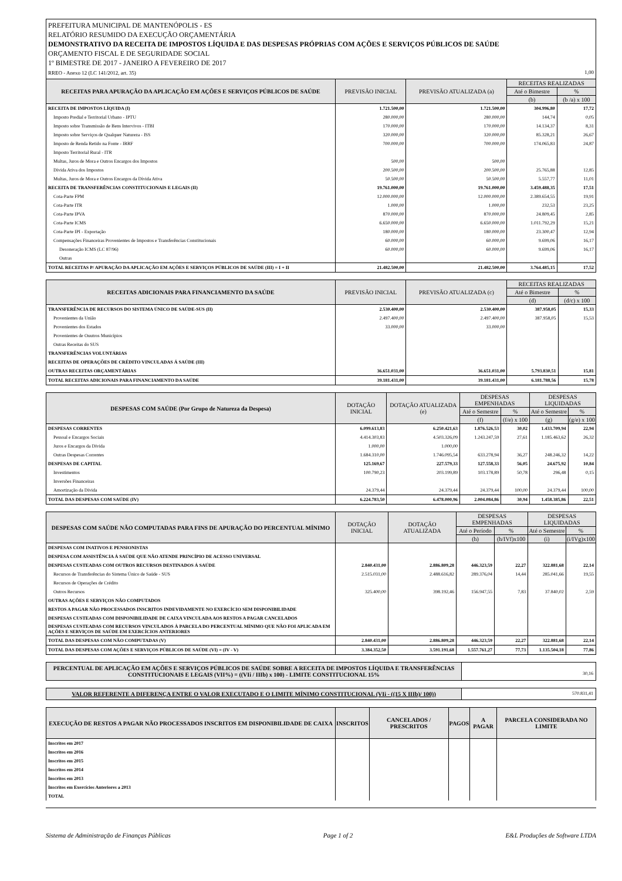PREFEITURA MUNICIPAL DE MANTENÓPOLIS - ES
RELATÓRIO RESUMIDO DA EXECUÇÃO ORÇAMENTÁRIA
DEMONSTRATIVO DA RECEITA DE IMPOSTOS LÍQUIDA E DAS DESPESAS PRÓPRIAS COM AÇÕES E SERVIÇOS PÚBLICOS DE SAÚDE
ORÇAMENTO FISCAL E DE SEGURIDADE SOCIAL
1º BIMESTRE DE 2017 - JANEIRO A FEVEREIRO DE 2017
RREO - Anexo 12 (LC 141/2012, art. 35) 1,00
| RECEITAS PARA APURAÇÃO DA APLICAÇÃO EM AÇÕES E SERVIÇOS PÚBLICOS DE SAÚDE | PREVISÃO INICIAL | PREVISÃO ATUALIZADA (a) | RECEITAS REALIZADAS | |
| --- | --- | --- | --- | --- |
| | | | Até o Bimestre | % |
| | | | (b) | (b /a) x 100 |
| RECEITA DE IMPOSTOS LÍQUIDA (I) | 1.721.500,00 | 1.721.500,00 | 304.996,80 | 17,72 |
| Imposto Predial e Territorial Urbano - IPTU | 280.000,00 | 280.000,00 | 144,74 | 0,05 |
| Imposto sobre Transmissão de Bens Intervivos - ITBI | 170.000,00 | 170.000,00 | 14.134,37 | 8,31 |
| Imposto sobre Serviços de Qualquer Natureza - ISS | 320.000,00 | 320.000,00 | 85.328,21 | 26,67 |
| Imposto de Renda Retido na Fonte - IRRF | 700.000,00 | 700.000,00 | 174.065,83 | 24,87 |
| Imposto Territorial Rural - ITR | | | | |
| Multas, Juros de Mora e Outros Encargos dos Impostos | 500,00 | 500,00 | | |
| Dívida Ativa dos Impostos | 200.500,00 | 200.500,00 | 25.765,88 | 12,85 |
| Multas, Juros de Mora e Outros Encargos da Dívida Ativa | 50.500,00 | 50.500,00 | 5.557,77 | 11,01 |
| RECEITA DE TRANSFERÊNCIAS CONSTITUCIONAIS E LEGAIS (II) | 19.761.000,00 | 19.761.000,00 | 3.459.488,35 | 17,51 |
| Cota-Parte FPM | 12.000.000,00 | 12.000.000,00 | 2.389.654,55 | 19,91 |
| Cota-Parte ITR | 1.000,00 | 1.000,00 | 232,53 | 23,25 |
| Cota-Parte IPVA | 870.000,00 | 870.000,00 | 24.809,45 | 2,85 |
| Cota-Parte ICMS | 6.650.000,00 | 6.650.000,00 | 1.011.792,29 | 15,21 |
| Cota-Parte IPI - Exportação | 180.000,00 | 180.000,00 | 23.300,47 | 12,94 |
| Compensações Financeiras Provenientes de Impostos e Transferências Constitucionais | 60.000,00 | 60.000,00 | 9.699,06 | 16,17 |
| Desoneração ICMS (LC 87/96) | 60.000,00 | 60.000,00 | 9.699,06 | 16,17 |
| Outras | | | | |
| TOTAL RECEITAS P/ APURAÇÃO DA APLICAÇÃO EM AÇÕES E SERVIÇOS PÚBLICOS DE SAÚDE (III) = I + II | 21.482.500,00 | 21.482.500,00 | 3.764.485,15 | 17,52 |
| RECEITAS ADICIONAIS PARA FINANCIAMENTO DA SAÚDE | PREVISÃO INICIAL | PREVISÃO ATUALIZADA (c) | RECEITAS REALIZADAS | |
| --- | --- | --- | --- | --- |
| | | | Até o Bimestre | % |
| | | | (d) | (d/c) x 100 |
| TRANSFERÊNCIA DE RECURSOS DO SISTEMA ÚNICO DE SAÚDE-SUS (II) | 2.530.400,00 | 2.530.400,00 | 387.958,05 | 15,33 |
| Provenientes da União | 2.497.400,00 | 2.497.400,00 | 387.958,05 | 15,53 |
| Provenientes dos Estados | 33.000,00 | 33.000,00 | | |
| Provenientes de Ouutros Municípios | | | | |
| Outras Receitas do SUS | | | | |
| TRANSFERÊNCIAS VOLUNTÁRIAS | | | | |
| RECEITAS DE OPERAÇÕES DE CRÉDITO VINCULADAS Á SAÚDE (III) | | | | |
| OUTRAS RECEITAS ORÇAMENTÁRIAS | 36.651.031,00 | 36.651.031,00 | 5.793.830,51 | 15,81 |
| TOTAL RECEITAS ADICIONAIS PARA FINANCIAMENTO DA SAÚDE | 39.181.431,00 | 39.181.431,00 | 6.181.788,56 | 15,78 |
| DESPESAS COM SAÚDE (Por Grupo de Natureza da Despesa) | DOTAÇÃO INICIAL | DOTAÇÃO ATUALIZADA (e) | DESPESAS EMPENHADAS | | DESPESAS LIQUIDADAS | |
| --- | --- | --- | --- | --- | --- | --- |
| | | | Até o Semestre | % | Até o Semestre | % |
| | | | (f) | (f/e) x 100 | (g) | (g/e) x 100 |
| DESPESAS CORRENTES | 6.099.613,83 | 6.250.421,63 | 1.876.526,53 | 30,02 | 1.433.709,94 | 22,94 |
| Pessoal e Encargos Sociais | 4.414.303,83 | 4.503.326,09 | 1.243.247,59 | 27,61 | 1.185.463,62 | 26,32 |
| Juros e Encargos da Dívida | 1.000,00 | 1.000,00 | | | | |
| Outras Despesas Correntes | 1.684.310,00 | 1.746.095,54 | 633.278,94 | 36,27 | 248.246,32 | 14,22 |
| DESPESAS DE CAPITAL | 125.169,67 | 227.579,33 | 127.558,33 | 56,05 | 24.675,92 | 10,84 |
| Investimentos | 100.790,23 | 203.199,89 | 103.178,89 | 50,78 | 296,48 | 0,15 |
| Inversões Financeiras | | | | | | |
| Amortização da Dívida | 24.379,44 | 24.379,44 | 24.379,44 | 100,00 | 24.379,44 | 100,00 |
| TOTAL DAS DESPESAS COM SAÚDE (IV) | 6.224.783,50 | 6.478.000,96 | 2.004.084,86 | 30,94 | 1.458.385,86 | 22,51 |
| DESPESAS COM SAÚDE NÃO COMPUTADAS PARA FINS DE APURAÇÃO DO PERCENTUAL MÍNIMO | DOTAÇÃO INICIAL | DOTAÇÃO ATUALIZADA | DESPESAS EMPENHADAS | | DESPESAS LIQUIDADAS | |
| --- | --- | --- | --- | --- | --- | --- |
| | | | Até o Período | % | Até o Semestre | % |
| | | | (h) | (h/IVf)x100 | (i) | (i/IVg)x100 |
| DESPESAS COM INATIVOS E PENSIONISTAS | | | | | | |
| DESPESA COM ASSISTÊNCIA Á SAÚDE QUE NÃO ATENDE PRINCÍPIO DE ACESSO UNIVERSAL | | | | | | |
| DESPESAS CUSTEADAS COM OUTROS RECURSOS DESTINADOS Á SAÚDE | 2.840.431,00 | 2.886.809,28 | 446.323,59 | 22,27 | 322.881,68 | 22,14 |
| Recursos de Transferências do Sistema Único de Saúde - SUS | 2.515.031,00 | 2.488.616,82 | 289.376,04 | 14,44 | 285.041,66 | 19,55 |
| Recursos de Operações de Crédito | | | | | | |
| Outros Recursos | 325.400,00 | 398.192,46 | 156.947,55 | 7,83 | 37.840,02 | 2,59 |
| OUTRAS AÇÕES E SERVIÇOS NÃO COMPUTADOS | | | | | | |
| RESTOS A PAGAR NÃO PROCESSADOS INSCRITOS INDEVIDAMENTE NO EXERCÍCIO SEM DISPONIBILIDADE | | | | | | |
| DESPESAS CUSTEADAS COM DISPONIBILIDADE DE CAIXA VINCULADA AOS RESTOS A PAGAR CANCELADOS | | | | | | |
| DESPESAS CUSTEADAS COM RECURSOS VINCULADOS À PARCELA DO PERCENTUAL MÍNIMO QUE NÃO FOI APLICADA EM AÇÕES E SERVIÇOS DE SAÚDE EM EXERCÍCIOS ANTERIORES | | | | | | |
| TOTAL DAS DESPESAS COM NÃO COMPUTADAS (V) | 2.840.431,00 | 2.886.809,28 | 446.323,59 | 22,27 | 322.881,68 | 22,14 |
| TOTAL DAS DESPESAS COM AÇÕES E SERVIÇOS PÚBLICOS DE SAÚDE (VI) = (IV - V) | 3.384.352,50 | 3.591.191,68 | 1.557.761,27 | 77,73 | 1.135.504,18 | 77,86 |
PERCENTUAL DE APLICAÇÃO EM AÇÕES E SERVIÇOS PÚBLICOS DE SAÚDE SOBRE A RECEITA DE IMPOSTOS LÍQUIDA E TRANSFERÊNCIAS CONSTITUCIONAIS E LEGAIS (VII%) = ((VIi / IIIb) x 100) - LIMITE CONSTITUCIONAL 15%
30,16
VALOR REFERENTE A DIFERENÇA ENTRE O VALOR EXECUTADO E O LIMITE MÍNIMO CONSTITUCIONAL (VIi - ((15 X IIIb)/ 100))
570.831,41
| EXECUÇÃO DE RESTOS A PAGAR NÃO PROCESSADOS INSCRITOS EM DISPONIBILIDADE DE CAIXA | INSCRITOS | CANCELADOS / PRESCRITOS | PAGOS | A PAGAR | PARCELA CONSIDERADA NO LIMITE |
| --- | --- | --- | --- | --- | --- |
| Inscritos em 2017 | | | | | |
| Inscritos em 2016 | | | | | |
| Inscritos em 2015 | | | | | |
| Inscritos em 2014 | | | | | |
| Inscritos em 2013 | | | | | |
| Inscritos em Exercícios Anteriores a 2013 | | | | | |
| TOTAL | | | | | |
Sistema de Administração de Finanças Públicas Page 1 of 2 E&L Produções de Software LTDA